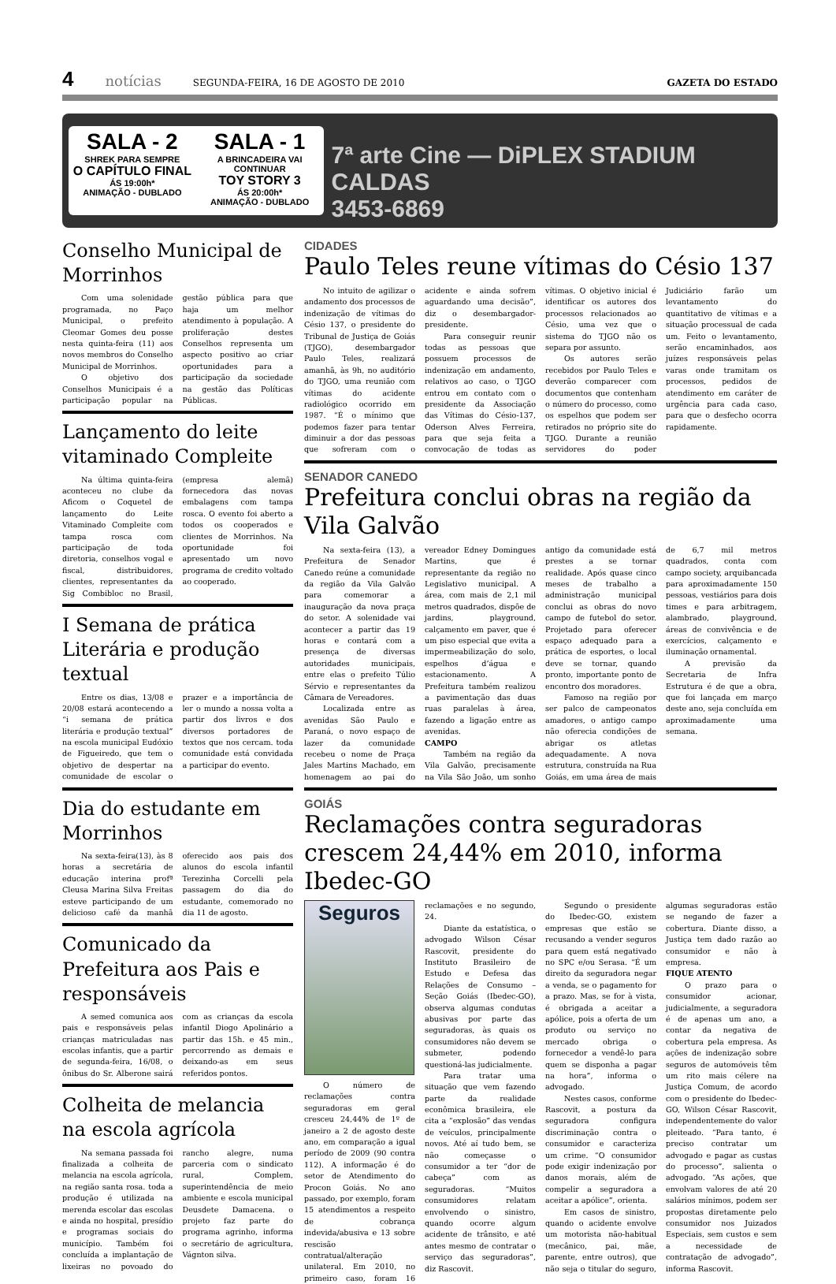4 notícias SEGUNDA-FEIRA, 16 DE AGOSTO DE 2010 GAZETA DO ESTADO
SALA - 2
SHREK PARA SEMPRE
O CAPÍTULO FINAL
ÁS 19:00h*
ANIMAÇÃO - DUBLADO
SALA - 1
A BRINCADEIRA VAI CONTINUAR
TOY STORY 3
ÁS 20:00h*
ANIMAÇÃO - DUBLADO
7ª arte Cine — DiPLEX STADIUM CALDAS
3453-6869
Conselho Municipal de Morrinhos
Com uma solenidade programada, no Paço Municipal, o prefeito Cleomar Gomes deu posse nesta quinta-feira (11) aos novos membros do Conselho Municipal de Morrinhos.
O objetivo dos Conselhos Municipais é a participação popular na gestão pública para que haja um melhor atendimento à população. A proliferação destes Conselhos representa um aspecto positivo ao criar oportunidades para a participação da sociedade na gestão das Políticas Públicas.
Lançamento do leite vitaminado Compleite
Na última quinta-feira aconteceu no clube da Aficom o Coquetel de lançamento do Leite Vitaminado Compleite com tampa rosca com participação de toda diretoria, conselhos vogal e fiscal, distribuidores, clientes, representantes da Sig Combibloc no Brasil, (empresa alemã) fornecedora das novas embalagens com tampa rosca. O evento foi aberto a todos os cooperados e clientes de Morrinhos. Na oportunidade foi apresentado um novo programa de credito voltado ao cooperado.
I Semana de prática Literária e produção textual
Entre os dias, 13/08 e 20/08 estará acontecendo a “i semana de prática literária e produção textual” na escola municipal Eudóxio de Figueiredo, que tem o objetivo de despertar na comunidade de escolar o prazer e a importância de ler o mundo a nossa volta a partir dos livros e dos diversos portadores de textos que nos cercam. toda comunidade está convidada a participar do evento.
Dia do estudante em Morrinhos
Na sexta-feira(13), às 8 horas a secretária de educação interina profª Cleusa Marina Silva Freitas esteve participando de um delicioso café da manhã oferecido aos pais dos alunos do escola infantil Terezinha Corcelli pela passagem do dia do estudante, comemorado no dia 11 de agosto.
Comunicado da Prefeitura aos Pais e responsáveis
A semed comunica aos pais e responsáveis pelas crianças matriculadas nas escolas infantis, que a partir de segunda-feira, 16/08, o ônibus do Sr. Alberone sairá com as crianças da escola infantil Diogo Apolinário a partir das 15h. e 45 min., percorrendo as demais e deixando-as em seus referidos pontos.
Colheita de melancia na escola agrícola
Na semana passada foi finalizada a colheita de melancia na escola agrícola, na região santa rosa. toda a produção é utilizada na merenda escolar das escolas e ainda no hospital, presídio e programas sociais do município. Também foi concluída a implantação de lixeiras no povoado do rancho alegre, numa parceria com o sindicato rural, Complem, superintendência de meio ambiente e escola municipal Deusdete Damacena. o projeto faz parte do programa agrinho, informa o secretário de agricultura, Vágnton silva.
CIDADES
Paulo Teles reune vítimas do Césio 137
No intuito de agilizar o andamento dos processos de indenização de vítimas do Césio 137, o presidente do Tribunal de Justiça de Goiás (TJGO), desembargador Paulo Teles, realizará amanhã, às 9h, no auditório do TJGO, uma reunião com vítimas do acidente radiológico ocorrido em 1987. “É o mínimo que podemos fazer para tentar diminuir a dor das pessoas que sofreram com o acidente e ainda sofrem aguardando uma decisão”, diz o desembargador-presidente.
Para conseguir reunir todas as pessoas que possuem processos de indenização em andamento, relativos ao caso, o TJGO entrou em contato com o presidente da Associação das Vítimas do Césio-137, Oderson Alves Ferreira, para que seja feita a convocação de todas as vítimas. O objetivo inicial é identificar os autores dos processos relacionados ao Césio, uma vez que o sistema do TJGO não os separa por assunto.
Os autores serão recebidos por Paulo Teles e deverão comparecer com documentos que contenham o número do processo, como os espelhos que podem ser retirados no próprio site do TJGO. Durante a reunião servidores do poder Judiciário farão um levantamento do quantitativo de vítimas e a situação processual de cada um. Feito o levantamento, serão encaminhados, aos juízes responsáveis pelas varas onde tramitam os processos, pedidos de atendimento em caráter de urgência para cada caso, para que o desfecho ocorra rapidamente.
SENADOR CANEDO
Prefeitura conclui obras na região da Vila Galvão
Na sexta-feira (13), a Prefeitura de Senador Canedo reúne a comunidade da região da Vila Galvão para comemorar a inauguração da nova praça do setor. A solenidade vai acontecer a partir das 19 horas e contará com a presença de diversas autoridades municipais, entre elas o prefeito Túlio Sérvio e representantes da Câmara de Vereadores.
Localizada entre as avenidas São Paulo e Paraná, o novo espaço de lazer da comunidade recebeu o nome de Praça Jales Martins Machado, em homenagem ao pai do vereador Edney Domingues Martins, que é representante da região no Legislativo municipal. A área, com mais de 2,1 mil metros quadrados, dispõe de jardins, playground, calçamento em paver, que é um piso especial que evita a impermeabilização do solo, espelhos d’água e estacionamento. A Prefeitura também realizou a pavimentação das duas ruas paralelas à área, fazendo a ligação entre as avenidas.
CAMPO
Também na região da Vila Galvão, precisamente na Vila São João, um sonho antigo da comunidade está prestes a se tornar realidade. Após quase cinco meses de trabalho a administração municipal conclui as obras do novo campo de futebol do setor. Projetado para oferecer espaço adequado para a prática de esportes, o local deve se tornar, quando pronto, importante ponto de encontro dos moradores.
Famoso na região por ser palco de campeonatos amadores, o antigo campo não oferecia condições de abrigar os atletas adequadamente. A nova estrutura, construída na Rua Goiás, em uma área de mais de 6,7 mil metros quadrados, conta com campo society, arquibancada para aproximadamente 150 pessoas, vestiários para dois times e para arbitragem, alambrado, playground, áreas de convivência e de exercícios, calçamento e iluminação ornamental.
A previsão da Secretaria de Infra Estrutura é de que a obra, que foi lançada em março deste ano, seja concluída em aproximadamente uma semana.
GOIÁS
Reclamações contra seguradoras crescem 24,44% em 2010, informa Ibedec-GO
Seguros
O número de reclamações contra seguradoras em geral cresceu 24,44% de 1º de janeiro a 2 de agosto deste ano, em comparação a igual período de 2009 (90 contra 112). A informação é do setor de Atendimento do Procon Goiás. No ano passado, por exemplo, foram 15 atendimentos a respeito de cobrança indevida/abusiva e 13 sobre rescisão contratual/alteração unilateral. Em 2010, no primeiro caso, foram 16 reclamações e no segundo, 24.
Diante da estatística, o advogado Wilson César Rascovit, presidente do Instituto Brasileiro de Estudo e Defesa das Relações de Consumo – Seção Goiás (Ibedec-GO), observa algumas condutas abusivas por parte das seguradoras, às quais os consumidores não devem se submeter, podendo questioná-las judicialmente.
Para tratar uma situação que vem fazendo parte da realidade econômica brasileira, ele cita a “explosão” das vendas de veículos, principalmente novos. Até aí tudo bem, se não começasse o consumidor a ter “dor de cabeça” com as seguradoras. “Muitos consumidores relatam envolvendo o sinistro, quando ocorre algum acidente de trânsito, e até antes mesmo de contratar o serviço das seguradoras”, diz Rascovit.
Segundo o presidente do Ibedec-GO, existem empresas que estão se recusando a vender seguros para quem está negativado no SPC e/ou Serasa. “É um direito da seguradora negar a venda, se o pagamento for a prazo. Mas, se for à vista, é obrigada a aceitar a apólice, pois a oferta de um produto ou serviço no mercado obriga o fornecedor a vendê-lo para quem se disponha a pagar na hora”, informa o advogado.
Nestes casos, conforme Rascovit, a postura da seguradora configura discriminação contra o consumidor e caracteriza um crime. “O consumidor pode exigir indenização por danos morais, além de compelir a seguradora a aceitar a apólice”, orienta.
Em casos de sinistro, quando o acidente envolve um motorista não-habitual (mecânico, pai, mãe, parente, entre outros), que não seja o titular do seguro, algumas seguradoras estão se negando de fazer a cobertura. Diante disso, a Justiça tem dado razão ao consumidor e não à empresa.
FIQUE ATENTO
O prazo para o consumidor acionar, judicialmente, a seguradora é de apenas um ano, a contar da negativa de cobertura pela empresa. As ações de indenização sobre seguros de automóveis têm um rito mais célere na Justiça Comum, de acordo com o presidente do Ibedec-GO, Wilson César Rascovit, independentemente do valor pleiteado. “Para tanto, é preciso contratar um advogado e pagar as custas do processo”, salienta o advogado. “As ações, que envolvam valores de até 20 salários mínimos, podem ser propostas diretamente pelo consumidor nos Juizados Especiais, sem custos e sem a necessidade de contratação de advogado”, informa Rascovit.